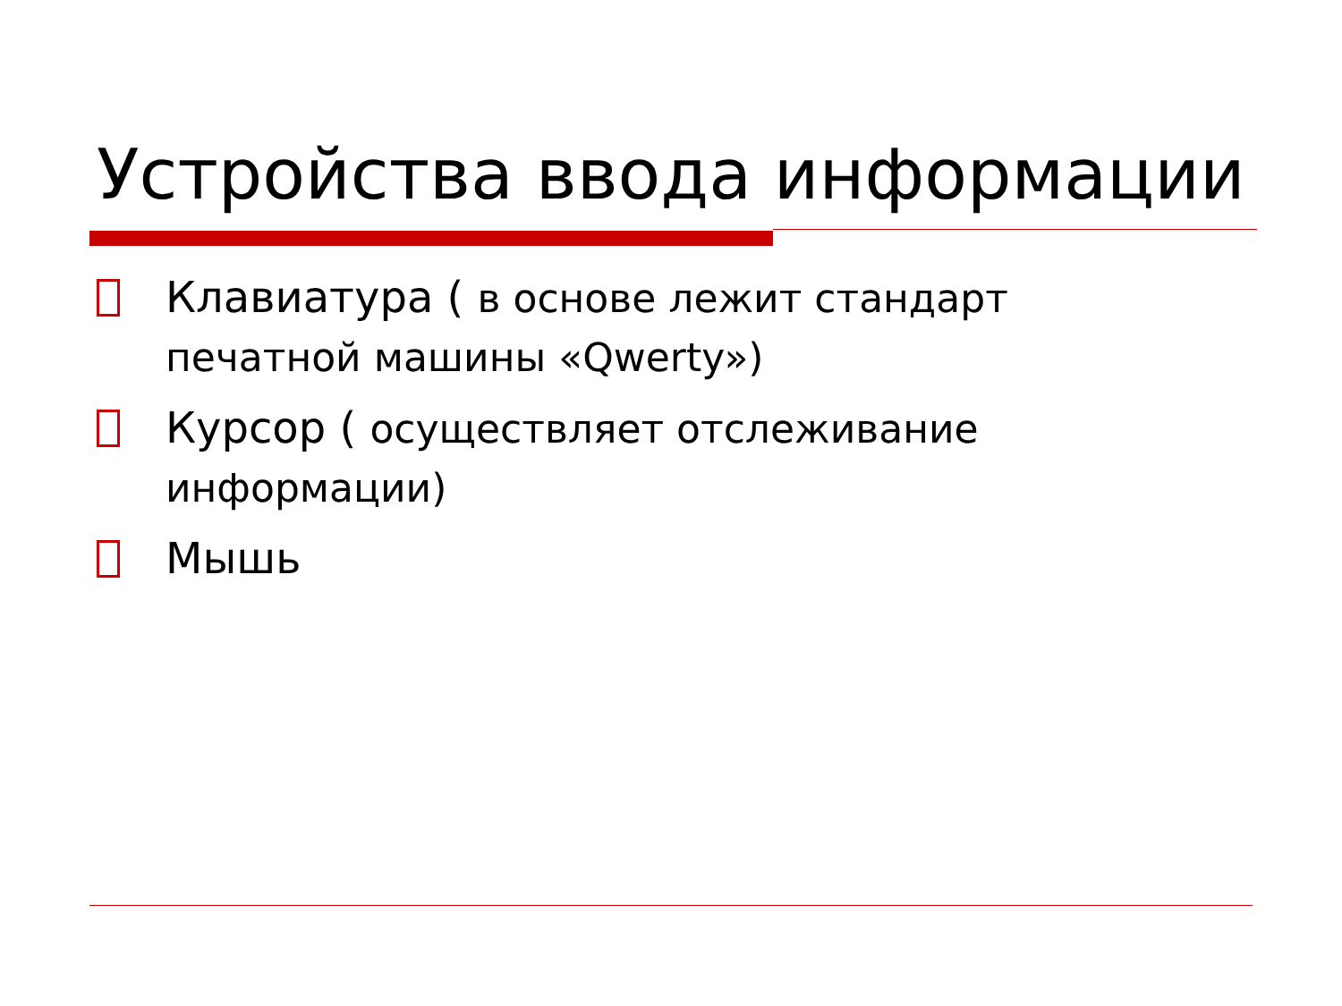Устройства ввода информации
Клавиатура ( в основе лежит стандарт печатной машины «Qwerty»)
Курсор ( осуществляет отслеживание информации)
Мышь